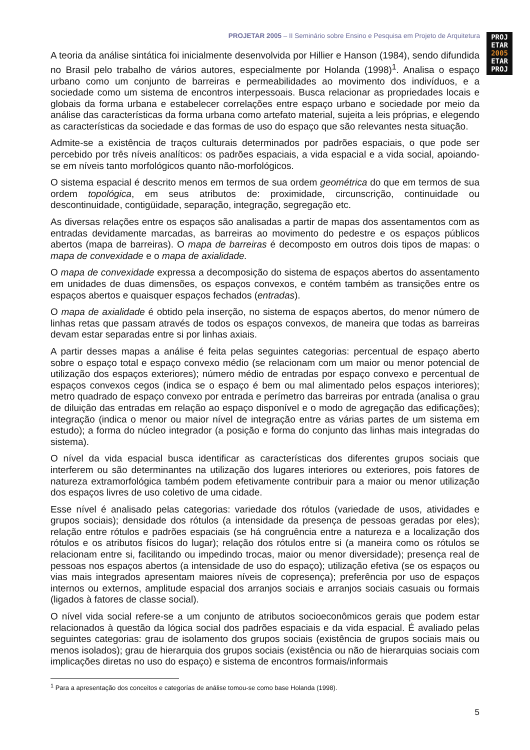PROJETAR 2005 – II Seminário sobre Ensino e Pesquisa em Projeto de Arquitetura
PROJ
ETAR
2005
ETAR
PROJ
A teoria da análise sintática foi inicialmente desenvolvida por Hillier e Hanson (1984), sendo difundida no Brasil pelo trabalho de vários autores, especialmente por Holanda (1998)<sup>1</sup>. Analisa o espaço urbano como um conjunto de barreiras e permeabilidades ao movimento dos indivíduos, e a sociedade como um sistema de encontros interpessoais. Busca relacionar as propriedades locais e globais da forma urbana e estabelecer correlações entre espaço urbano e sociedade por meio da análise das características da forma urbana como artefato material, sujeita a leis próprias, e elegendo as características da sociedade e das formas de uso do espaço que são relevantes nesta situação.
Admite-se a existência de traços culturais determinados por padrões espaciais, o que pode ser percebido por três níveis analíticos: os padrões espaciais, a vida espacial e a vida social, apoiando-se em níveis tanto morfológicos quanto não-morfológicos.
O sistema espacial é descrito menos em termos de sua ordem geométrica do que em termos de sua ordem topológica, em seus atributos de: proximidade, circunscrição, continuidade ou descontinuidade, contigüidade, separação, integração, segregação etc.
As diversas relações entre os espaços são analisadas a partir de mapas dos assentamentos com as entradas devidamente marcadas, as barreiras ao movimento do pedestre e os espaços públicos abertos (mapa de barreiras). O mapa de barreiras é decomposto em outros dois tipos de mapas: o mapa de convexidade e o mapa de axialidade.
O mapa de convexidade expressa a decomposição do sistema de espaços abertos do assentamento em unidades de duas dimensões, os espaços convexos, e contém também as transições entre os espaços abertos e quaisquer espaços fechados (entradas).
O mapa de axialidade é obtido pela inserção, no sistema de espaços abertos, do menor número de linhas retas que passam através de todos os espaços convexos, de maneira que todas as barreiras devam estar separadas entre si por linhas axiais.
A partir desses mapas a análise é feita pelas seguintes categorias: percentual de espaço aberto sobre o espaço total e espaço convexo médio (se relacionam com um maior ou menor potencial de utilização dos espaços exteriores); número médio de entradas por espaço convexo e percentual de espaços convexos cegos (indica se o espaço é bem ou mal alimentado pelos espaços interiores); metro quadrado de espaço convexo por entrada e perímetro das barreiras por entrada (analisa o grau de diluição das entradas em relação ao espaço disponível e o modo de agregação das edificações); integração (indica o menor ou maior nível de integração entre as várias partes de um sistema em estudo); a forma do núcleo integrador (a posição e forma do conjunto das linhas mais integradas do sistema).
O nível da vida espacial busca identificar as características dos diferentes grupos sociais que interferem ou são determinantes na utilização dos lugares interiores ou exteriores, pois fatores de natureza extramorfológica também podem efetivamente contribuir para a maior ou menor utilização dos espaços livres de uso coletivo de uma cidade.
Esse nível é analisado pelas categorias: variedade dos rótulos (variedade de usos, atividades e grupos sociais); densidade dos rótulos (a intensidade da presença de pessoas geradas por eles); relação entre rótulos e padrões espaciais (se há congruência entre a natureza e a localização dos rótulos e os atributos físicos do lugar); relação dos rótulos entre si (a maneira como os rótulos se relacionam entre si, facilitando ou impedindo trocas, maior ou menor diversidade); presença real de pessoas nos espaços abertos (a intensidade de uso do espaço); utilização efetiva (se os espaços ou vias mais integrados apresentam maiores níveis de copresença); preferência por uso de espaços internos ou externos, amplitude espacial dos arranjos sociais e arranjos sociais casuais ou formais (ligados à fatores de classe social).
O nível vida social refere-se a um conjunto de atributos socioeconômicos gerais que podem estar relacionados à questão da lógica social dos padrões espaciais e da vida espacial. É avaliado pelas seguintes categorias: grau de isolamento dos grupos sociais (existência de grupos sociais mais ou menos isolados); grau de hierarquia dos grupos sociais (existência ou não de hierarquias sociais com implicações diretas no uso do espaço) e sistema de encontros formais/informais
<sup>1</sup> Para a apresentação dos conceitos e categorías de análise tomou-se como base Holanda (1998).
5